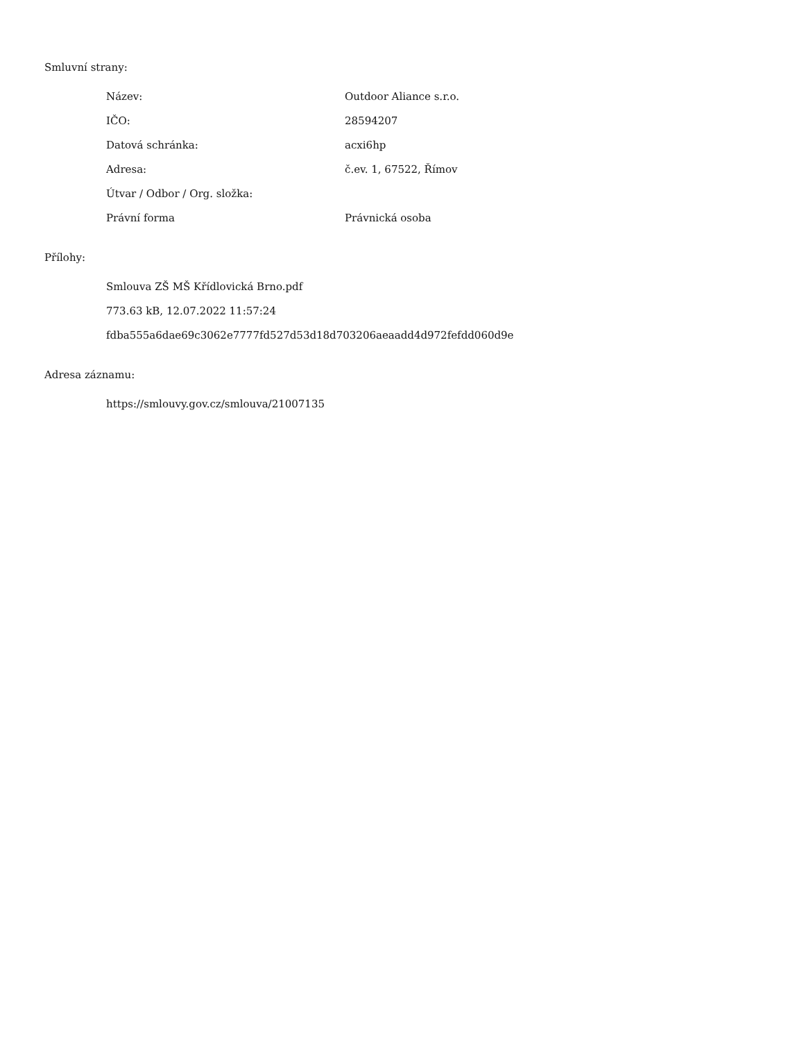Smluvní strany:
| Název: | Outdoor Aliance s.r.o. |
| IČO: | 28594207 |
| Datová schránka: | acxi6hp |
| Adresa: | č.ev. 1, 67522, Římov |
| Útvar / Odbor / Org. složka: | |
| Právní forma | Právnická osoba |
Přílohy:
Smlouva ZŠ MŠ Křídlovická Brno.pdf
773.63 kB, 12.07.2022 11:57:24
fdba555a6dae69c3062e7777fd527d53d18d703206aeaadd4d972fefdd060d9e
Adresa záznamu:
https://smlouvy.gov.cz/smlouva/21007135